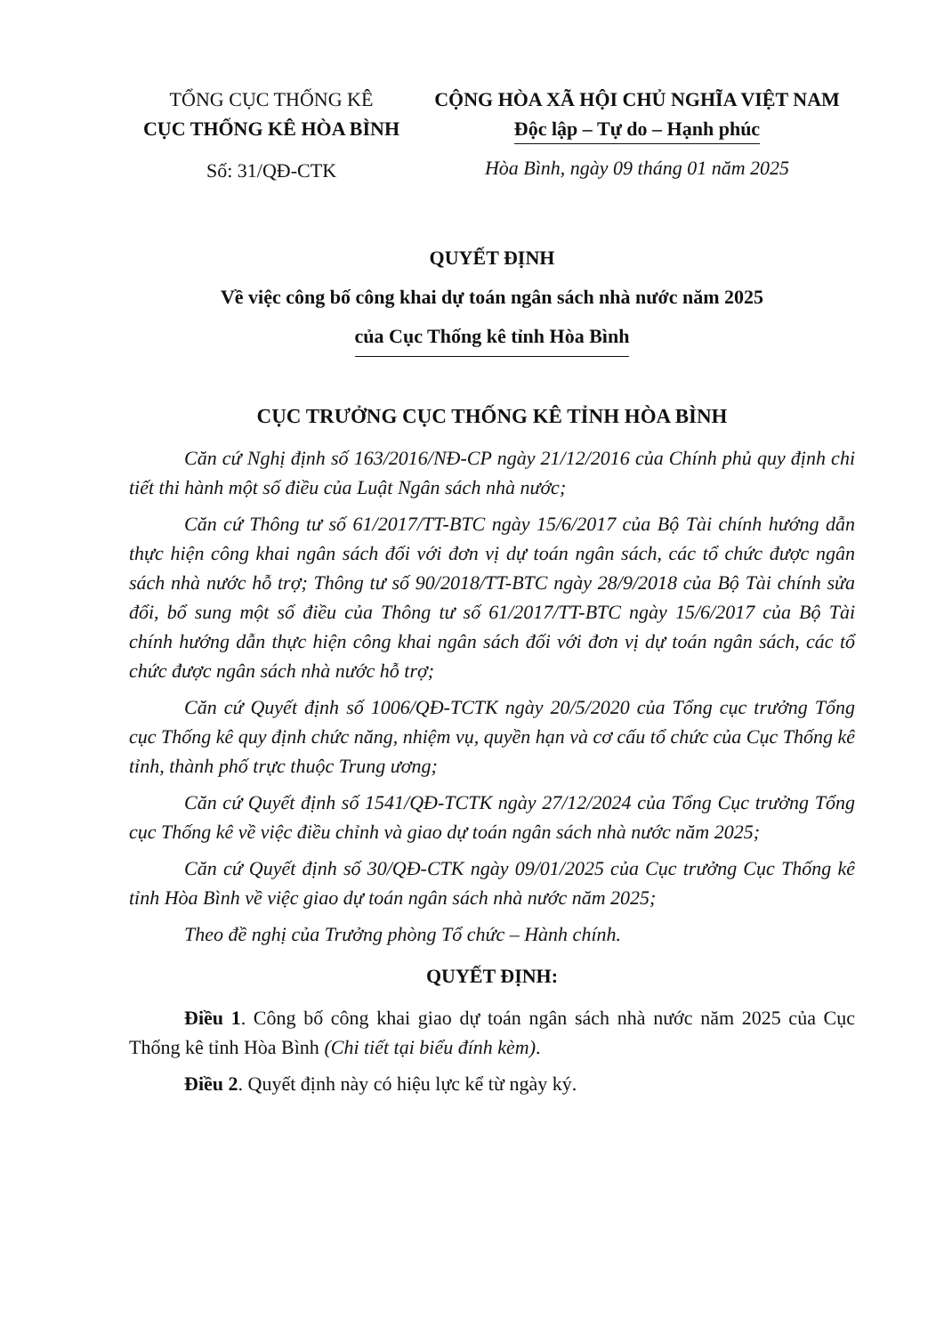TỔNG CỤC THỐNG KÊ
CỤC THỐNG KÊ HÒA BÌNH
Số: 31/QĐ-CTK
CỘNG HÒA XÃ HỘI CHỦ NGHĨA VIỆT NAM
Độc lập – Tự do – Hạnh phúc
Hòa Bình, ngày 09 tháng 01 năm 2025
QUYẾT ĐỊNH
Về việc công bố công khai dự toán ngân sách nhà nước năm 2025
của Cục Thống kê tỉnh Hòa Bình
CỤC TRƯỞNG CỤC THỐNG KÊ TỈNH HÒA BÌNH
Căn cứ Nghị định số 163/2016/NĐ-CP ngày 21/12/2016 của Chính phủ quy định chi tiết thi hành một số điều của Luật Ngân sách nhà nước;
Căn cứ Thông tư số 61/2017/TT-BTC ngày 15/6/2017 của Bộ Tài chính hướng dẫn thực hiện công khai ngân sách đối với đơn vị dự toán ngân sách, các tổ chức được ngân sách nhà nước hỗ trợ; Thông tư số 90/2018/TT-BTC ngày 28/9/2018 của Bộ Tài chính sửa đổi, bổ sung một số điều của Thông tư số 61/2017/TT-BTC ngày 15/6/2017 của Bộ Tài chính hướng dẫn thực hiện công khai ngân sách đối với đơn vị dự toán ngân sách, các tổ chức được ngân sách nhà nước hỗ trợ;
Căn cứ Quyết định số 1006/QĐ-TCTK ngày 20/5/2020 của Tổng cục trưởng Tổng cục Thống kê quy định chức năng, nhiệm vụ, quyền hạn và cơ cấu tổ chức của Cục Thống kê tỉnh, thành phố trực thuộc Trung ương;
Căn cứ Quyết định số 1541/QĐ-TCTK ngày 27/12/2024 của Tổng Cục trưởng Tổng cục Thống kê về việc điều chỉnh và giao dự toán ngân sách nhà nước năm 2025;
Căn cứ Quyết định số 30/QĐ-CTK ngày 09/01/2025 của Cục trưởng Cục Thống kê tỉnh Hòa Bình về việc giao dự toán ngân sách nhà nước năm 2025;
Theo đề nghị của Trưởng phòng Tổ chức – Hành chính.
QUYẾT ĐỊNH:
Điều 1. Công bố công khai giao dự toán ngân sách nhà nước năm 2025 của Cục Thống kê tỉnh Hòa Bình (Chi tiết tại biểu đính kèm).
Điều 2. Quyết định này có hiệu lực kể từ ngày ký.